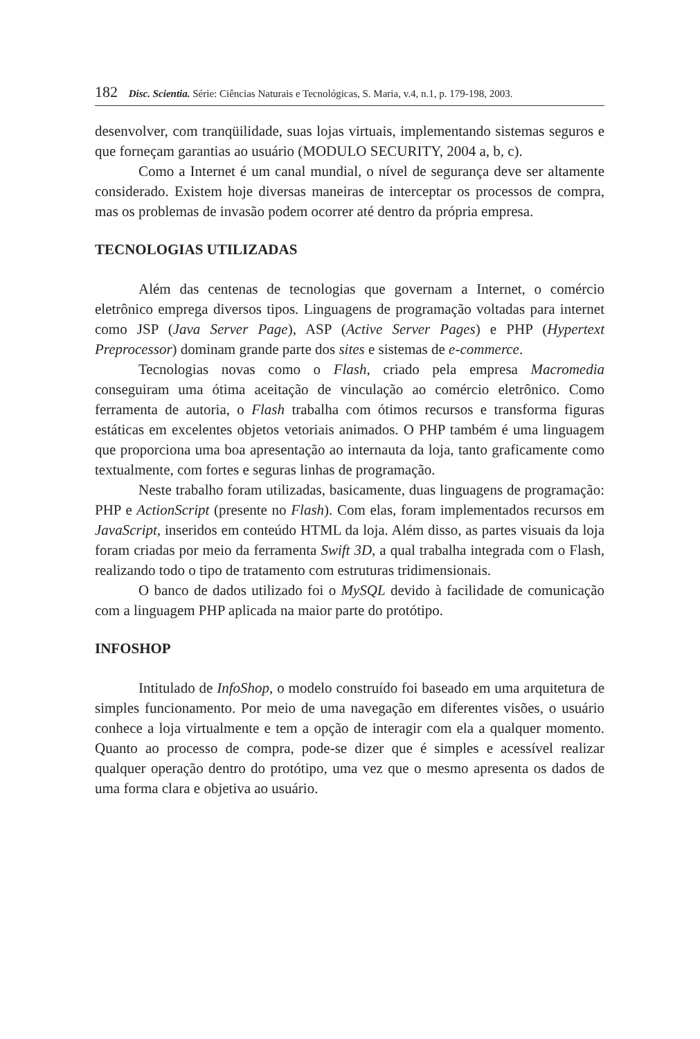182 Disc. Scientia. Série: Ciências Naturais e Tecnológicas, S. Maria, v.4, n.1, p. 179-198, 2003.
desenvolver, com tranqüilidade, suas lojas virtuais, implementando sistemas seguros e que forneçam garantias ao usuário (MODULO SECURITY, 2004 a, b, c).
Como a Internet é um canal mundial, o nível de segurança deve ser altamente considerado. Existem hoje diversas maneiras de interceptar os processos de compra, mas os problemas de invasão podem ocorrer até dentro da própria empresa.
TECNOLOGIAS UTILIZADAS
Além das centenas de tecnologias que governam a Internet, o comércio eletrônico emprega diversos tipos. Linguagens de programação voltadas para internet como JSP (Java Server Page), ASP (Active Server Pages) e PHP (Hypertext Preprocessor) dominam grande parte dos sites e sistemas de e-commerce.
Tecnologias novas como o Flash, criado pela empresa Macromedia conseguiram uma ótima aceitação de vinculação ao comércio eletrônico. Como ferramenta de autoria, o Flash trabalha com ótimos recursos e transforma figuras estáticas em excelentes objetos vetoriais animados. O PHP também é uma linguagem que proporciona uma boa apresentação ao internauta da loja, tanto graficamente como textualmente, com fortes e seguras linhas de programação.
Neste trabalho foram utilizadas, basicamente, duas linguagens de programação: PHP e ActionScript (presente no Flash). Com elas, foram implementados recursos em JavaScript, inseridos em conteúdo HTML da loja. Além disso, as partes visuais da loja foram criadas por meio da ferramenta Swift 3D, a qual trabalha integrada com o Flash, realizando todo o tipo de tratamento com estruturas tridimensionais.
O banco de dados utilizado foi o MySQL devido à facilidade de comunicação com a linguagem PHP aplicada na maior parte do protótipo.
INFOSHOP
Intitulado de InfoShop, o modelo construído foi baseado em uma arquitetura de simples funcionamento. Por meio de uma navegação em diferentes visões, o usuário conhece a loja virtualmente e tem a opção de interagir com ela a qualquer momento. Quanto ao processo de compra, pode-se dizer que é simples e acessível realizar qualquer operação dentro do protótipo, uma vez que o mesmo apresenta os dados de uma forma clara e objetiva ao usuário.